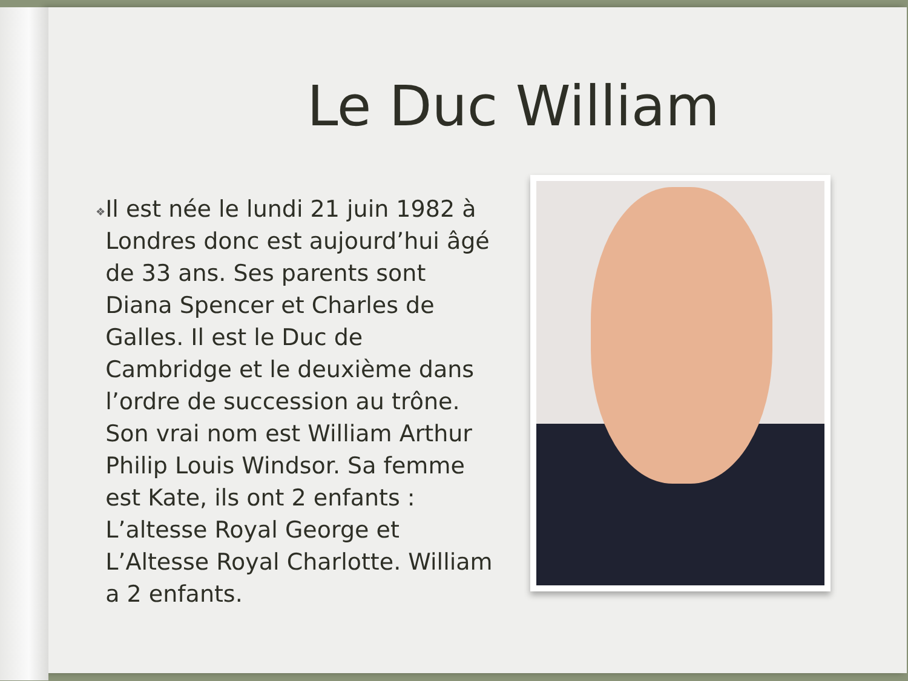Le Duc William
❖
Il est née le lundi 21 juin 1982 à Londres donc est aujourd’hui âgé de 33 ans. Ses parents sont Diana Spencer et Charles de Galles. Il est le Duc de Cambridge et le deuxième dans l’ordre de succession au trône. Son vrai nom est William Arthur Philip Louis Windsor. Sa femme est Kate, ils ont 2 enfants : L’altesse Royal George et L’Altesse Royal Charlotte. William a 2 enfants.